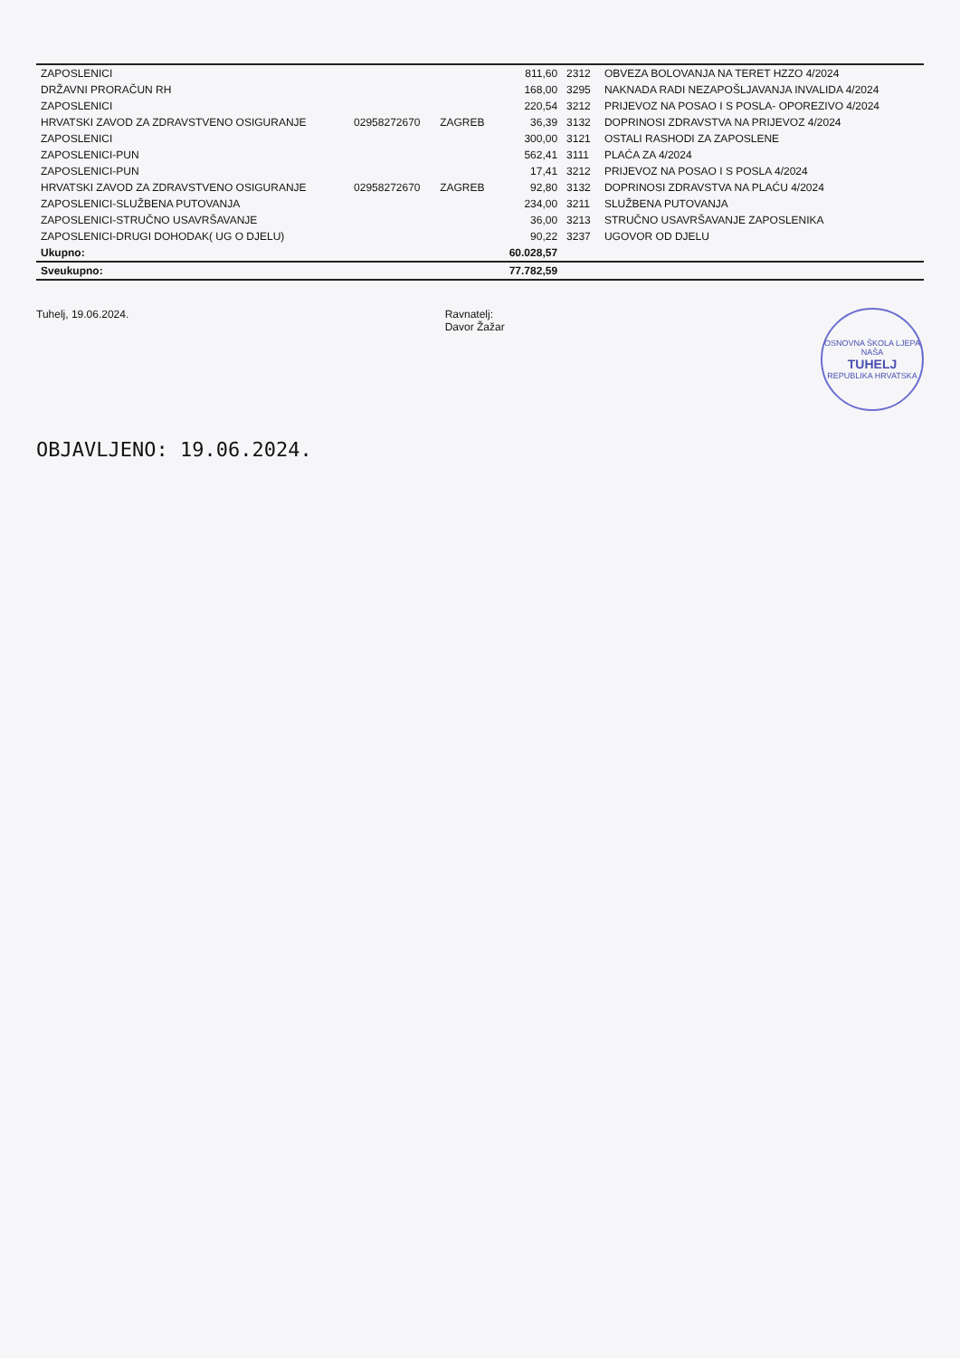| ZAPOSLENICI | | | 811,60 | 2312 | OBVEZA BOLOVANJA NA TERET HZZO 4/2024 |
| DRŽAVNI PRORAČUN RH | | | 168,00 | 3295 | NAKNADA RADI NEZAPOŠLJAVANJA INVALIDA 4/2024 |
| ZAPOSLENICI | | | 220,54 | 3212 | PRIJEVOZ NA POSAO I S POSLA- OPOREZIVO 4/2024 |
| HRVATSKI ZAVOD ZA ZDRAVSTVENO OSIGURANJE | 02958272670 | ZAGREB | 36,39 | 3132 | DOPRINOSI ZDRAVSTVA NA PRIJEVOZ 4/2024 |
| ZAPOSLENICI | | | 300,00 | 3121 | OSTALI RASHODI ZA ZAPOSLENE |
| ZAPOSLENICI-PUN | | | 562,41 | 3111 | PLAĆA ZA 4/2024 |
| ZAPOSLENICI-PUN | | | 17,41 | 3212 | PRIJEVOZ NA POSAO I S POSLA 4/2024 |
| HRVATSKI ZAVOD ZA ZDRAVSTVENO OSIGURANJE | 02958272670 | ZAGREB | 92,80 | 3132 | DOPRINOSI ZDRAVSTVA NA PLAĆU 4/2024 |
| ZAPOSLENICI-SLUŽBENA PUTOVANJA | | | 234,00 | 3211 | SLUŽBENA PUTOVANJA |
| ZAPOSLENICI-STRUČNO USAVRŠAVANJE | | | 36,00 | 3213 | STRUČNO USAVRŠAVANJE ZAPOSLENIKA |
| ZAPOSLENICI-DRUGI DOHODAK( UG O DJELU) | | | 90,22 | 3237 | UGOVOR OD DJELU |
| Ukupno: | | | 60.028,57 | | |
| Sveukupno: | | | 77.782,59 | | |
Tuhelj, 19.06.2024. Ravnatelj:
Davor Žažar
OSNOVNA ŠKOLA LJEPA NAŠA
TUHELJ
REPUBLIKA HRVATSKA
OBJAVLJENO: 19.06.2024.